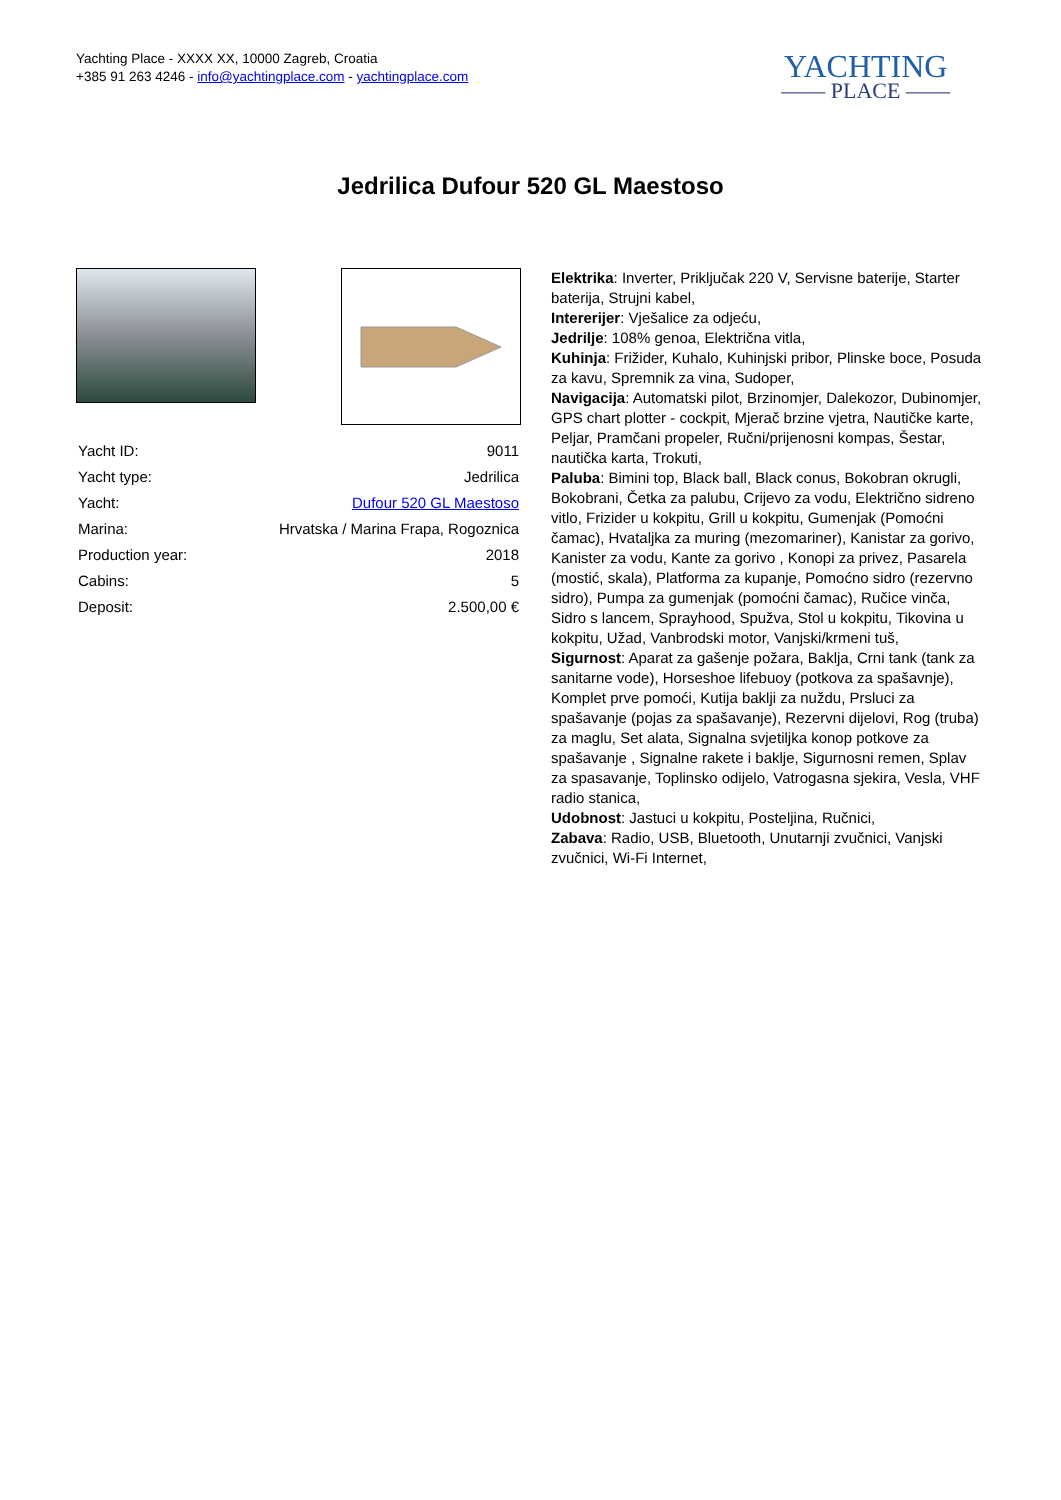Yachting Place - XXXX XX, 10000 Zagreb, Croatia
+385 91 263 4246 - info@yachtingplace.com - yachtingplace.com
YACHTING
—— PLACE ——
Jedrilica Dufour 520 GL Maestoso
| Yacht ID: | 9011 |
| Yacht type: | Jedrilica |
| Yacht: | Dufour 520 GL Maestoso |
| Marina: | Hrvatska / Marina Frapa, Rogoznica |
| Production year: | 2018 |
| Cabins: | 5 |
| Deposit: | 2.500,00 € |
Elektrika: Inverter, Priključak 220 V, Servisne baterije, Starter baterija, Strujni kabel,
Intererijer: Vješalice za odjeću,
Jedrilje: 108% genoa, Električna vitla,
Kuhinja: Frižider, Kuhalo, Kuhinjski pribor, Plinske boce, Posuda za kavu, Spremnik za vina, Sudoper,
Navigacija: Automatski pilot, Brzinomjer, Dalekozor, Dubinomjer, GPS chart plotter - cockpit, Mjerač brzine vjetra, Nautičke karte, Peljar, Pramčani propeler, Ručni/prijenosni kompas, Šestar, nautička karta, Trokuti,
Paluba: Bimini top, Black ball, Black conus, Bokobran okrugli, Bokobrani, Četka za palubu, Crijevo za vodu, Električno sidreno vitlo, Frizider u kokpitu, Grill u kokpitu, Gumenjak (Pomoćni čamac), Hvataljka za muring (mezomariner), Kanistar za gorivo, Kanister za vodu, Kante za gorivo , Konopi za privez, Pasarela (mostić, skala), Platforma za kupanje, Pomoćno sidro (rezervno sidro), Pumpa za gumenjak (pomoćni čamac), Ručice vinča, Sidro s lancem, Sprayhood, Spužva, Stol u kokpitu, Tikovina u kokpitu, Užad, Vanbrodski motor, Vanjski/krmeni tuš,
Sigurnost: Aparat za gašenje požara, Baklja, Crni tank (tank za sanitarne vode), Horseshoe lifebuoy (potkova za spašavnje), Komplet prve pomoći, Kutija baklji za nuždu, Prsluci za spašavanje (pojas za spašavanje), Rezervni dijelovi, Rog (truba) za maglu, Set alata, Signalna svjetiljka konop potkove za spašavanje , Signalne rakete i baklje, Sigurnosni remen, Splav za spasavanje, Toplinsko odijelo, Vatrogasna sjekira, Vesla, VHF radio stanica,
Udobnost: Jastuci u kokpitu, Posteljina, Ručnici,
Zabava: Radio, USB, Bluetooth, Unutarnji zvučnici, Vanjski zvučnici, Wi-Fi Internet,